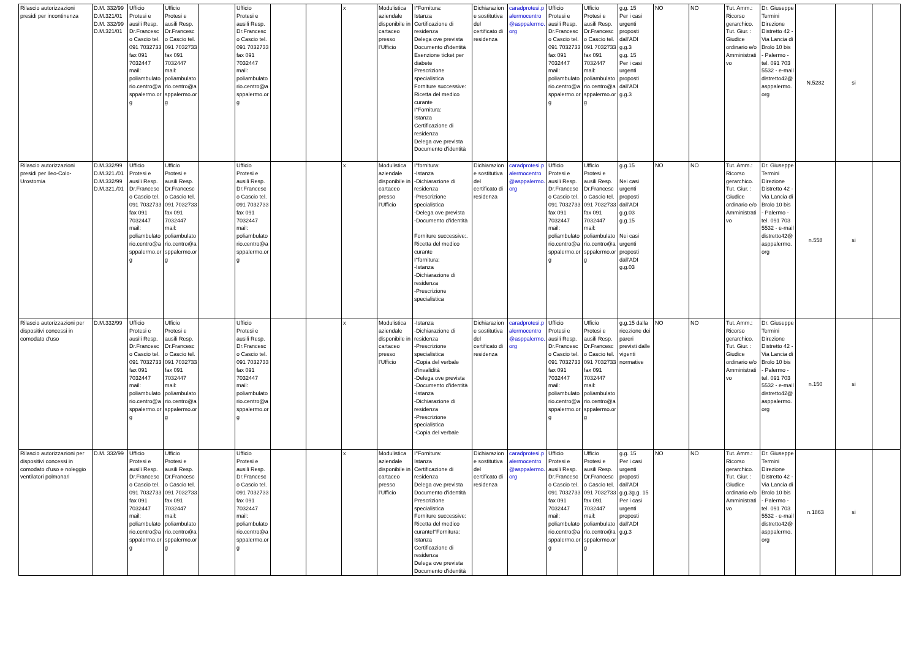| Rilascio autorizzazioni presidi per incontinenza | D.M. 332/99 D.M.321/01 D.M. 332/99 D.M.321/01 | Ufficio Protesi e ausili Resp. Dr.Francesco Cascio tel. 091 7032733 fax 091 7032447 mail: poliambulatorio.centro@asppalermo.org | Ufficio Protesi e ausili Resp. Dr.Francesco Cascio tel. 091 7032733 fax 091 7032447 mail: poliambulatorio.centro@asppalermo.org | | Ufficio Protesi e ausili Resp. Dr.Francesco Cascio tel. 091 7032733 fax 091 7032447 mail: poliambulatorio.centro@asppalermo.org | | | x | Modulistica aziendale disponibile in cartaceo presso l'Ufficio | I°Fornitura: Istanza Certificazione di residenza Delega ove prevista Documento d'identità Esenzione ticket per diabete Prescrizione specialistica Forniture successive: Ricetta del medico curante I°Fornitura: Istanza Certificazione di residenza Delega ove prevista Documento d'identità | Dichiarazione sostitutiva del certificato di residenza | caradprotesi.palermocentro@asppalermo.org | Ufficio Protesi e ausili Resp. Dr.Francesco Cascio tel. 091 7032733 fax 091 7032447 mail: poliambulatorio.centro@asppalermo.org | Ufficio Protesi e ausili Resp. Dr.Francesco Cascio tel. 091 7032733 fax 091 7032447 mail: poliambulatorio.centro@asppalermo.org | g.g. 15 Per i casi urgenti proposti dall'ADI g.g.3 g.g. 15 Per i casi urgenti proposti dall'ADI g.g.3 | NO | NO | Tut. Amm.: Ricorso gerarchico. Tut. Giur. : Giudice ordinario e/o Amministrativo | Dr. Giuseppe Termini Direzione Distretto 42 - Via Lancia di Brolo 10 bis - Palermo - tel. 091 703 5532 - e-mail distretto42@asppalermo.org | N.5282 | si | |
| Rilascio autorizzazioni presidi per Ileo-Colo-Urostomia | D.M.332/99 D.M.321./01 D.M.332/99 D.M.321./01 | Ufficio Protesi e ausili Resp. Dr.Francesco Cascio tel. 091 7032733 fax 091 7032447 mail: poliambulatorio.centro@asppalermo.org | Ufficio Protesi e ausili Resp. Dr.Francesco Cascio tel. 091 7032733 fax 091 7032447 mail: poliambulatorio.centro@asppalermo.org | | Ufficio Protesi e ausili Resp. Dr.Francesco Cascio tel. 091 7032733 fax 091 7032447 mail: poliambulatorio.centro@asppalermo.org | | | x | Modulistica aziendale disponibile in cartaceo presso l'Ufficio | I°fornitura: -Istanza -Dichiarazione di residenza -Prescrizione specialistica -Delega ove prevista -Documento d'identità Forniture successive:. Ricetta del medico curante I°fornitura: -Istanza -Dichiarazione di residenza -Prescrizione specialistica | Dichiarazione sostitutiva del certificato di residenza | caradprotesi.palermocentro@asppalermo.org | Ufficio Protesi e ausili Resp. Dr.Francesco Cascio tel. 091 7032733 fax 091 7032447 mail: poliambulatorio.centro@asppalermo.org | Ufficio Protesi e ausili Resp. Dr.Francesco Cascio tel. 091 7032733 fax 091 7032447 mail: poliambulatorio.centro@asppalermo.org | g.g.15 Nei casi urgenti proposti dall'ADI g.g.03 g.g.15 Nei casi urgenti proposti dall'ADI g.g.03 | NO | NO | Tut. Amm.: Ricorso gerarchico. Tut. Giur. : Giudice ordinario e/o Amministrativo | Dr. Giuseppe Termini Direzione Distretto 42 - Via Lancia di Brolo 10 bis - Palermo - tel. 091 703 5532 - e-mail distretto42@asppalermo.org | n.558 | si | |
| Rilascio autorizzazioni per dispositivi concessi in comodato d'uso | D.M.332/99 | Ufficio Protesi e ausili Resp. Dr.Francesco Cascio tel. 091 7032733 fax 091 7032447 mail: poliambulatorio.centro@asppalermo.org | Ufficio Protesi e ausili Resp. Dr.Francesco Cascio tel. 091 7032733 fax 091 7032447 mail: poliambulatorio.centro@asppalermo.org | | Ufficio Protesi e ausili Resp. Dr.Francesco Cascio tel. 091 7032733 fax 091 7032447 mail: poliambulatorio.centro@asppalermo.org | | | x | Modulistica aziendale disponibile in cartaceo presso l'Ufficio | -Istanza -Dichiarazione di residenza -Prescrizione specialistica -Copia del verbale d'invalidità -Delega ove prevista -Documento d'identità -Istanza -Dichiarazione di residenza -Prescrizione specialistica -Copia del verbale | Dichiarazione sostitutiva del certificato di residenza | caradprotesi.palermocentro@asppalermo.org | Ufficio Protesi e ausili Resp. Dr.Francesco Cascio tel. 091 7032733 fax 091 7032447 mail: poliambulatorio.centro@asppalermo.org | Ufficio Protesi e ausili Resp. Dr.Francesco Cascio tel. 091 7032733 fax 091 7032447 mail: poliambulatorio.centro@asppalermo.org | g.g.15 dalla ricezione dei pareri previsti dalle vigenti normative | NO | NO | Tut. Amm.: Ricorso gerarchico. Tut. Giur. : Giudice ordinario e/o Amministrativo | Dr. Giuseppe Termini Direzione Distretto 42 - Via Lancia di Brolo 10 bis - Palermo - tel. 091 703 5532 - e-mail distretto42@asppalermo.org | n.150 | si | |
| Rilascio autorizzazioni per dispositivi concessi in comodato d'uso e noleggio ventilatori polmonari | D.M. 332/99 | Ufficio Protesi e ausili Resp. Dr.Francesco Cascio tel. 091 7032733 fax 091 7032447 mail: poliambulatorio.centro@asppalermo.org | Ufficio Protesi e ausili Resp. Dr.Francesco Cascio tel. 091 7032733 fax 091 7032447 mail: poliambulatorio.centro@asppalermo.org | | Ufficio Protesi e ausili Resp. Dr.Francesco Cascio tel. 091 7032733 fax 091 7032447 mail: poliambulatorio.centro@asppalermo.org | | | x | Modulistica aziendale disponibile in cartaceo presso l'Ufficio | I°Fornitura: Istanza Certificazione di residenza Delega ove prevista Documento d'identità Prescrizione specialistica Forniture successive: Ricetta del medico curanteI°Fornitura: Istanza Certificazione di residenza Delega ove prevista Documento d'identità | Dichiarazione sostitutiva del certificato di residenza | caradprotesi.palermocentro@asppalermo.org | Ufficio Protesi e ausili Resp. Dr.Francesco Cascio tel. 091 7032733 fax 091 7032447 mail: poliambulatorio.centro@asppalermo.org | Ufficio Protesi e ausili Resp. Dr.Francesco Cascio tel. 091 7032733 fax 091 7032447 mail: poliambulatorio.centro@asppalermo.org | g.g. 15 Per i casi urgenti proposti dall'ADI g.g.3g.g. 15 Per i casi urgenti proposti dall'ADI g.g.3 | NO | NO | Tut. Amm.: Ricorso gerarchico. Tut. Giur. : Giudice ordinario e/o Amministrativo | Dr. Giuseppe Termini Direzione Distretto 42 - Via Lancia di Brolo 10 bis - Palermo - tel. 091 703 5532 - e-mail distretto42@asppalermo.org | n.1863 | si | |